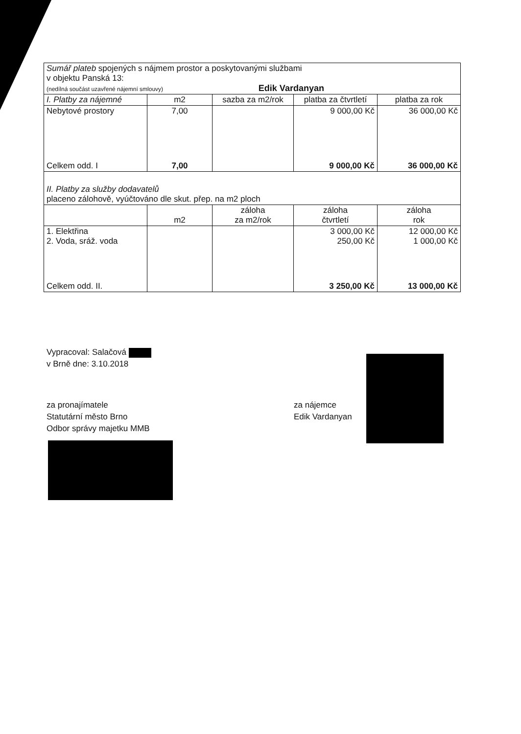| Sumář plateb spojených s nájmem prostor a poskytovanými službami v objektu Panská 13: (nedílná součást uzavřené nájemní smlouvy) Edik Vardanyan | | | | |
| I. Platby za nájemné | m2 | sazba za m2/rok | platba za čtvrtletí | platba za rok |
| Nebytové prostory | 7,00 | | 9 000,00 Kč | 36 000,00 Kč |
| Celkem odd. I | 7,00 | | 9 000,00 Kč | 36 000,00 Kč |
| II. Platby za služby dodavatelů placeno zálohově, vyúčtováno dle skut. přep. na m2 ploch | | | | |
| | m2 | záloha za m2/rok | záloha čtvrtletí | záloha rok |
| 1. Elektřina 2. Voda, sráž. voda | | | 3 000,00 Kč 250,00 Kč | 12 000,00 Kč 1 000,00 Kč |
| Celkem odd. II. | | | 3 250,00 Kč | 13 000,00 Kč |
Vypracoval: Salačová
v Brně dne: 3.10.2018
za pronajímatele
Statutární město Brno
Odbor správy majetku MMB
za nájemce
Edik Vardanyan